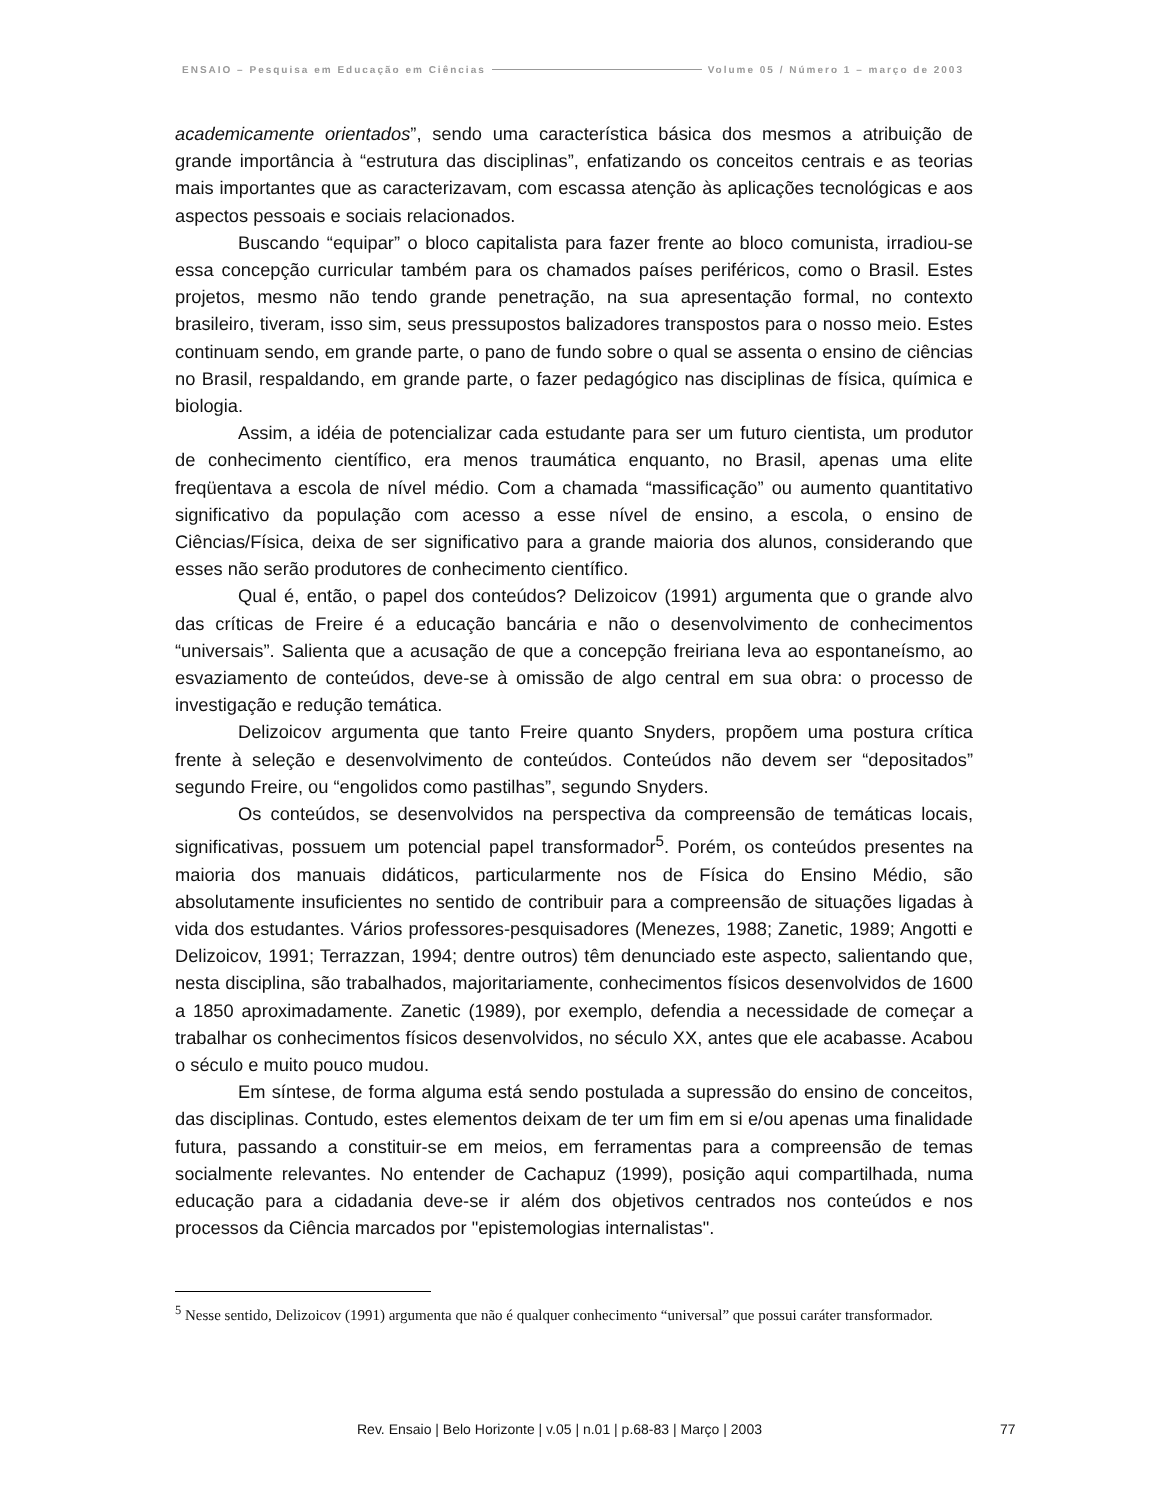ENSAIO – Pesquisa em Educação em Ciências Volume 05 / Número 1 – março de 2003
academicamente orientados”, sendo uma característica básica dos mesmos a atribuição de grande importância à “estrutura das disciplinas”, enfatizando os conceitos centrais e as teorias mais importantes que as caracterizavam, com escassa atenção às aplicações tecnológicas e aos aspectos pessoais e sociais relacionados.
Buscando “equipar” o bloco capitalista para fazer frente ao bloco comunista, irradiou-se essa concepção curricular também para os chamados países periféricos, como o Brasil. Estes projetos, mesmo não tendo grande penetração, na sua apresentação formal, no contexto brasileiro, tiveram, isso sim, seus pressupostos balizadores transpostos para o nosso meio. Estes continuam sendo, em grande parte, o pano de fundo sobre o qual se assenta o ensino de ciências no Brasil, respaldando, em grande parte, o fazer pedagógico nas disciplinas de física, química e biologia.
Assim, a idéia de potencializar cada estudante para ser um futuro cientista, um produtor de conhecimento científico, era menos traumática enquanto, no Brasil, apenas uma elite freqüentava a escola de nível médio. Com a chamada “massificação” ou aumento quantitativo significativo da população com acesso a esse nível de ensino, a escola, o ensino de Ciências/Física, deixa de ser significativo para a grande maioria dos alunos, considerando que esses não serão produtores de conhecimento científico.
Qual é, então, o papel dos conteúdos? Delizoicov (1991) argumenta que o grande alvo das críticas de Freire é a educação bancária e não o desenvolvimento de conhecimentos “universais”. Salienta que a acusação de que a concepção freiriana leva ao espontaneísmo, ao esvaziamento de conteúdos, deve-se à omissão de algo central em sua obra: o processo de investigação e redução temática.
Delizoicov argumenta que tanto Freire quanto Snyders, propõem uma postura crítica frente à seleção e desenvolvimento de conteúdos. Conteúdos não devem ser “depositados” segundo Freire, ou “engolidos como pastilhas”, segundo Snyders.
Os conteúdos, se desenvolvidos na perspectiva da compreensão de temáticas locais, significativas, possuem um potencial papel transformador<sup>5</sup>. Porém, os conteúdos presentes na maioria dos manuais didáticos, particularmente nos de Física do Ensino Médio, são absolutamente insuficientes no sentido de contribuir para a compreensão de situações ligadas à vida dos estudantes. Vários professores-pesquisadores (Menezes, 1988; Zanetic, 1989; Angotti e Delizoicov, 1991; Terrazzan, 1994; dentre outros) têm denunciado este aspecto, salientando que, nesta disciplina, são trabalhados, majoritariamente, conhecimentos físicos desenvolvidos de 1600 a 1850 aproximadamente. Zanetic (1989), por exemplo, defendia a necessidade de começar a trabalhar os conhecimentos físicos desenvolvidos, no século XX, antes que ele acabasse. Acabou o século e muito pouco mudou.
Em síntese, de forma alguma está sendo postulada a supressão do ensino de conceitos, das disciplinas. Contudo, estes elementos deixam de ter um fim em si e/ou apenas uma finalidade futura, passando a constituir-se em meios, em ferramentas para a compreensão de temas socialmente relevantes. No entender de Cachapuz (1999), posição aqui compartilhada, numa educação para a cidadania deve-se ir além dos objetivos centrados nos conteúdos e nos processos da Ciência marcados por "epistemologias internalistas".
<sup>5</sup> Nesse sentido, Delizoicov (1991) argumenta que não é qualquer conhecimento “universal” que possui caráter transformador.
Rev. Ensaio | Belo Horizonte | v.05 | n.01 | p.68-83 | Março | 2003
77